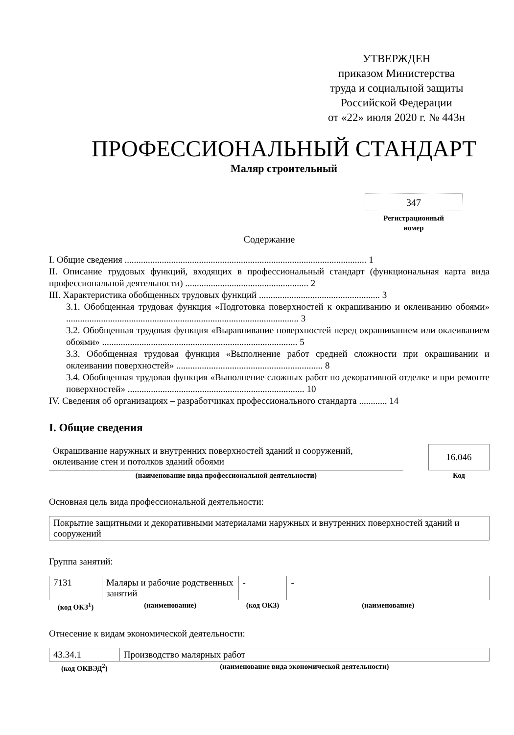УТВЕРЖДЕН
приказом Министерства
труда и социальной защиты
Российской Федерации
от «22» июля 2020 г. № 443н
ПРОФЕССИОНАЛЬНЫЙ СТАНДАРТ
Маляр строительный
347
Регистрационный
номер
Содержание
I. Общие сведения ........................................................................................................ 1
II. Описание трудовых функций, входящих в профессиональный стандарт (функциональная карта вида профессиональной деятельности) ..................................................... 2
III. Характеристика обобщенных трудовых функций .................................................... 3
3.1. Обобщенная трудовая функция «Подготовка поверхностей к окрашиванию и оклеиванию обоями» .................................................................................................... 3
3.2. Обобщенная трудовая функция «Выравнивание поверхностей перед окрашиванием или оклеиванием обоями» .................................................................................... 5
3.3. Обобщенная трудовая функция «Выполнение работ средней сложности при окрашивании и оклеивании поверхностей» ............................................................... 8
3.4. Обобщенная трудовая функция «Выполнение сложных работ по декоративной отделке и при ремонте поверхностей» ............................................................................ 10
IV. Сведения об организациях – разработчиках профессионального стандарта ............ 14
I. Общие сведения
| Окрашивание наружных и внутренних поверхностей зданий и сооружений, оклеивание стен и потолков зданий обоями | | 16.046 |
| (наименование вида профессиональной деятельности) | | Код |
Основная цель вида профессиональной деятельности:
| Покрытие защитными и декоративными материалами наружных и внутренних поверхностей зданий и сооружений |
Группа занятий:
| 7131 | Маляры и рабочие родственных занятий | - | - |
| (код ОКЗ<sup>1</sup>) | (наименование) | (код ОКЗ) | (наименование) |
Отнесение к видам экономической деятельности:
| 43.34.1 | Производство малярных работ |
| (код ОКВЭД<sup>2</sup>) | (наименование вида экономической деятельности) |